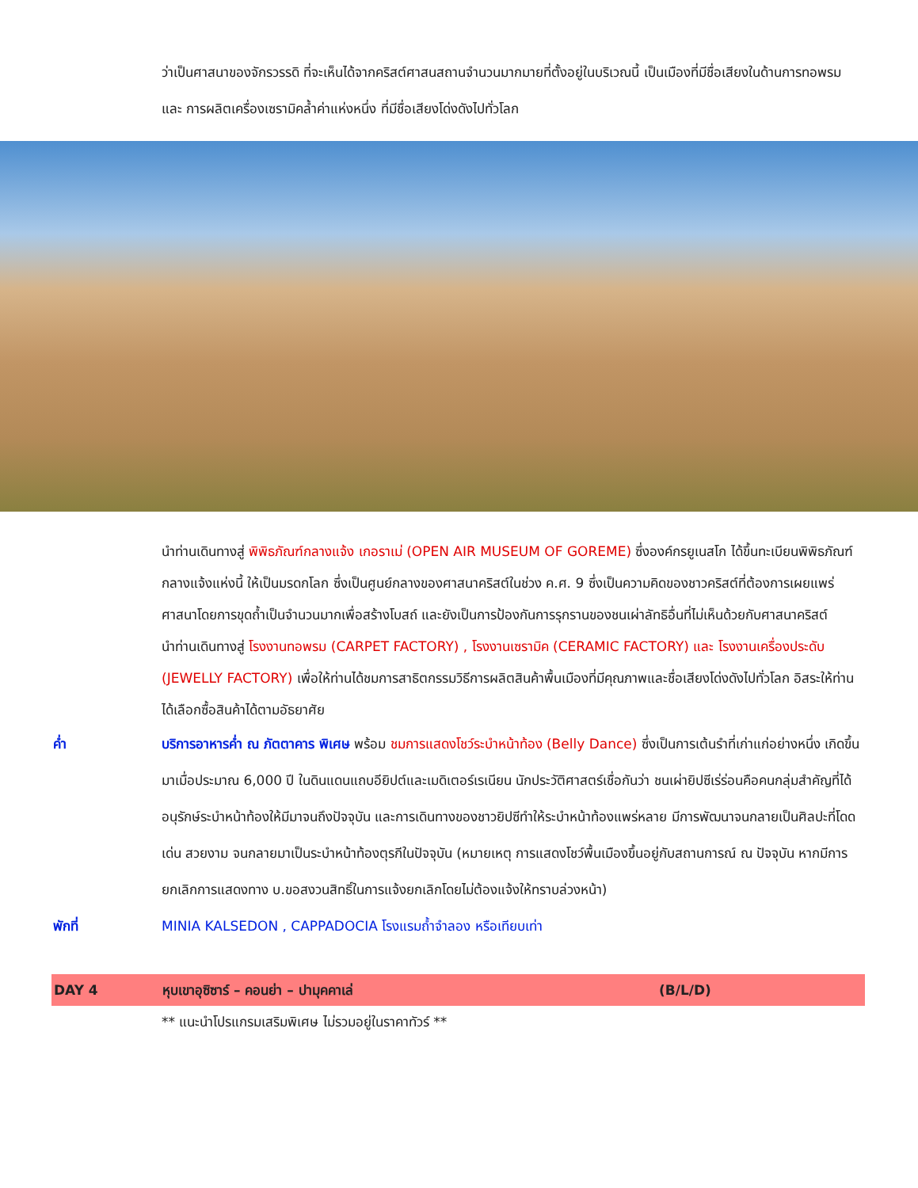ว่าเป็นศาสนาของจักรวรรดิ ที่จะเห็นได้จากคริสต์ศาสนสถานจำนวนมากมายที่ตั้งอยู่ในบริเวณนี้ เป็นเมืองที่มีชื่อเสียงในด้านการทอพรม และ การผลิตเครื่องเซรามิคล้ำค่าแห่งหนึ่ง ที่มีชื่อเสียงโด่งดังไปทั่วโลก
นำท่านเดินทางสู่ พิพิธภัณฑ์กลางแจ้ง เกอราเม่ (OPEN AIR MUSEUM OF GOREME) ซึ่งองค์กรยูเนสโก ได้ขึ้นทะเบียนพิพิธภัณฑ์กลางแจ้งแห่งนี้ ให้เป็นมรดกโลก ซึ่งเป็นศูนย์กลางของศาสนาคริสต์ในช่วง ค.ศ. 9 ซึ่งเป็นความคิดของชาวคริสต์ที่ต้องการเผยแพร่ศาสนาโดยการขุดถ้ำเป็นจำนวนมากเพื่อสร้างโบสถ์ และยังเป็นการป้องกันการรุกรานของชนเผ่าลัทธิอื่นที่ไม่เห็นด้วยกับศาสนาคริสต์
นำท่านเดินทางสู่ โรงงานทอพรม (CARPET FACTORY) , โรงงานเซรามิค (CERAMIC FACTORY) และ โรงงานเครื่องประดับ (JEWELLY FACTORY) เพื่อให้ท่านได้ชมการสาธิตกรรมวิธีการผลิตสินค้าพื้นเมืองที่มีคุณภาพและชื่อเสียงโด่งดังไปทั่วโลก อิสระให้ท่านได้เลือกซื้อสินค้าได้ตามอัธยาศัย
ค่ำ บริการอาหารค่ำ ณ ภัตตาคาร พิเศษ พร้อม ชมการแสดงโชว์ระบำหน้าท้อง (Belly Dance) ซึ่งเป็นการเต้นรำที่เก่าแก่อย่างหนึ่ง เกิดขึ้นมาเมื่อประมาณ 6,000 ปี ในดินแดนแถบอียิปต์และเมดิเตอร์เรเนียน นักประวัติศาสตร์เชื่อกันว่า ชนเผ่ายิปซีเร่ร่อนคือคนกลุ่มสำคัญที่ได้อนุรักษ์ระบำหน้าท้องให้มีมาจนถึงปัจจุบัน และการเดินทางของชาวยิปซีทำให้ระบำหน้าท้องแพร่หลาย มีการพัฒนาจนกลายเป็นศิลปะที่โดดเด่น สวยงาม จนกลายมาเป็นระบำหน้าท้องตุรกีในปัจจุบัน (หมายเหตุ การแสดงโชว์พื้นเมืองขึ้นอยู่กับสถานการณ์ ณ ปัจจุบัน หากมีการยกเลิกการแสดงทาง บ.ขอสงวนสิทธิ์ในการแจ้งยกเลิกโดยไม่ต้องแจ้งให้ทราบล่วงหน้า)
พักที่ MINIA KALSEDON , CAPPADOCIA โรงแรมถ้ำจำลอง หรือเทียบเท่า
DAY 4 หุบเขาอุซิซาร์ – คอนย่า – ปามุคคาเล่ (B/L/D)
** แนะนำโปรแกรมเสริมพิเศษ ไม่รวมอยู่ในราคาทัวร์ **